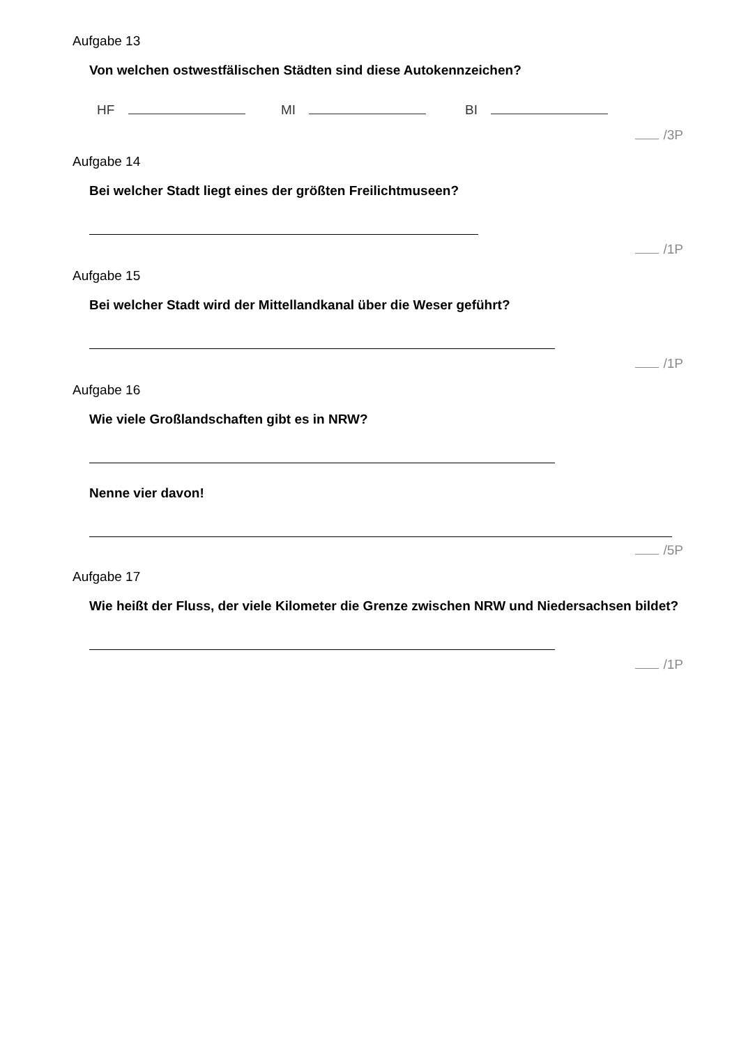Aufgabe 13
Von welchen ostwestfälischen Städten sind diese Autokennzeichen?
HF MI BI
/3P
Aufgabe 14
Bei welcher Stadt liegt eines der größten Freilichtmuseen?
/1P
Aufgabe 15
Bei welcher Stadt wird der Mittellandkanal über die Weser geführt?
/1P
Aufgabe 16
Wie viele Großlandschaften gibt es in NRW?
Nenne vier davon!
/5P
Aufgabe 17
Wie heißt der Fluss, der viele Kilometer die Grenze zwischen NRW und Niedersachsen bildet?
/1P